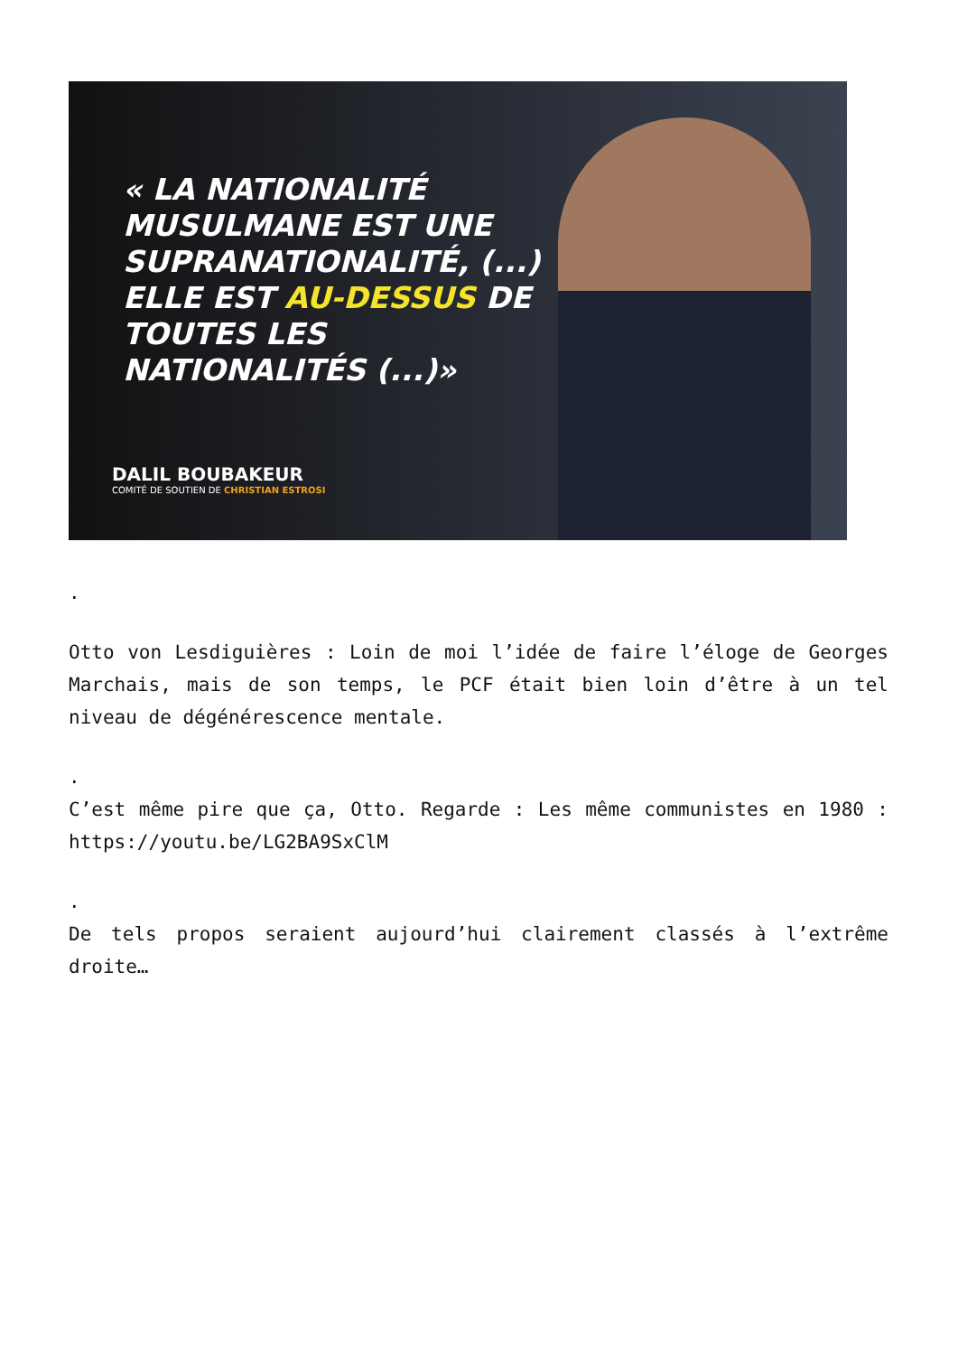« LA NATIONALITÉ
MUSULMANE EST UNE
SUPRANATIONALITÉ, (...)
ELLE EST AU-DESSUS DE
TOUTES LES
NATIONALITÉS (...)»
DALIL BOUBAKEUR
COMITÉ DE SOUTIEN DE CHRISTIAN ESTROSI
.
Otto von Lesdiguières : Loin de moi l’idée de faire l’éloge de Georges Marchais, mais de son temps, le PCF était bien loin d’être à un tel niveau de dégénérescence mentale.
.
C’est même pire que ça, Otto. Regarde : Les même communistes en 1980 : https://youtu.be/LG2BA9SxClM
.
De tels propos seraient aujourd’hui clairement classés à l’extrême droite…